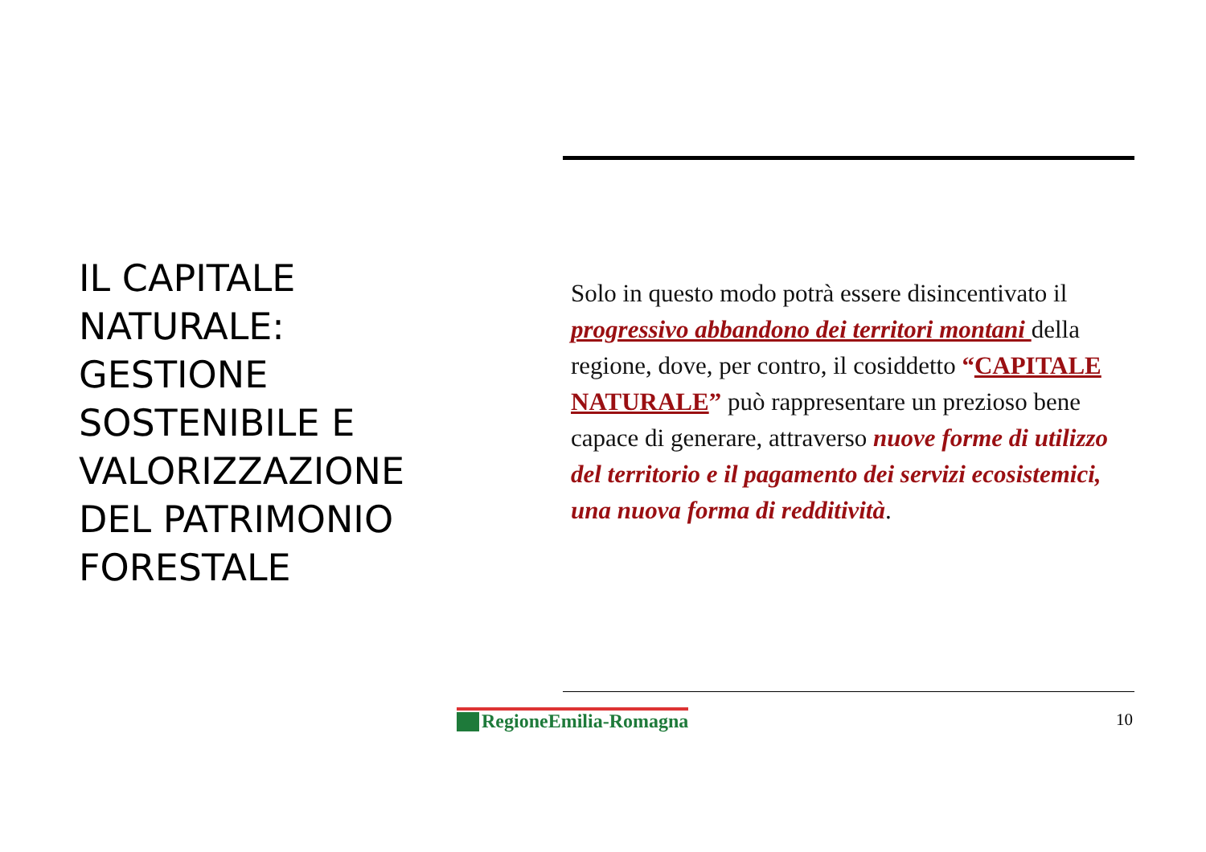IL CAPITALE NATURALE: GESTIONE SOSTENIBILE E VALORIZZAZIONE DEL PATRIMONIO FORESTALE
Solo in questo modo potrà essere disincentivato il progressivo abbandono dei territori montani della regione, dove, per contro, il cosiddetto “CAPITALE NATURALE” può rappresentare un prezioso bene capace di generare, attraverso nuove forme di utilizzo del territorio e il pagamento dei servizi ecosistemici, una nuova forma di redditività.
RegioneEmilia-Romagna 10